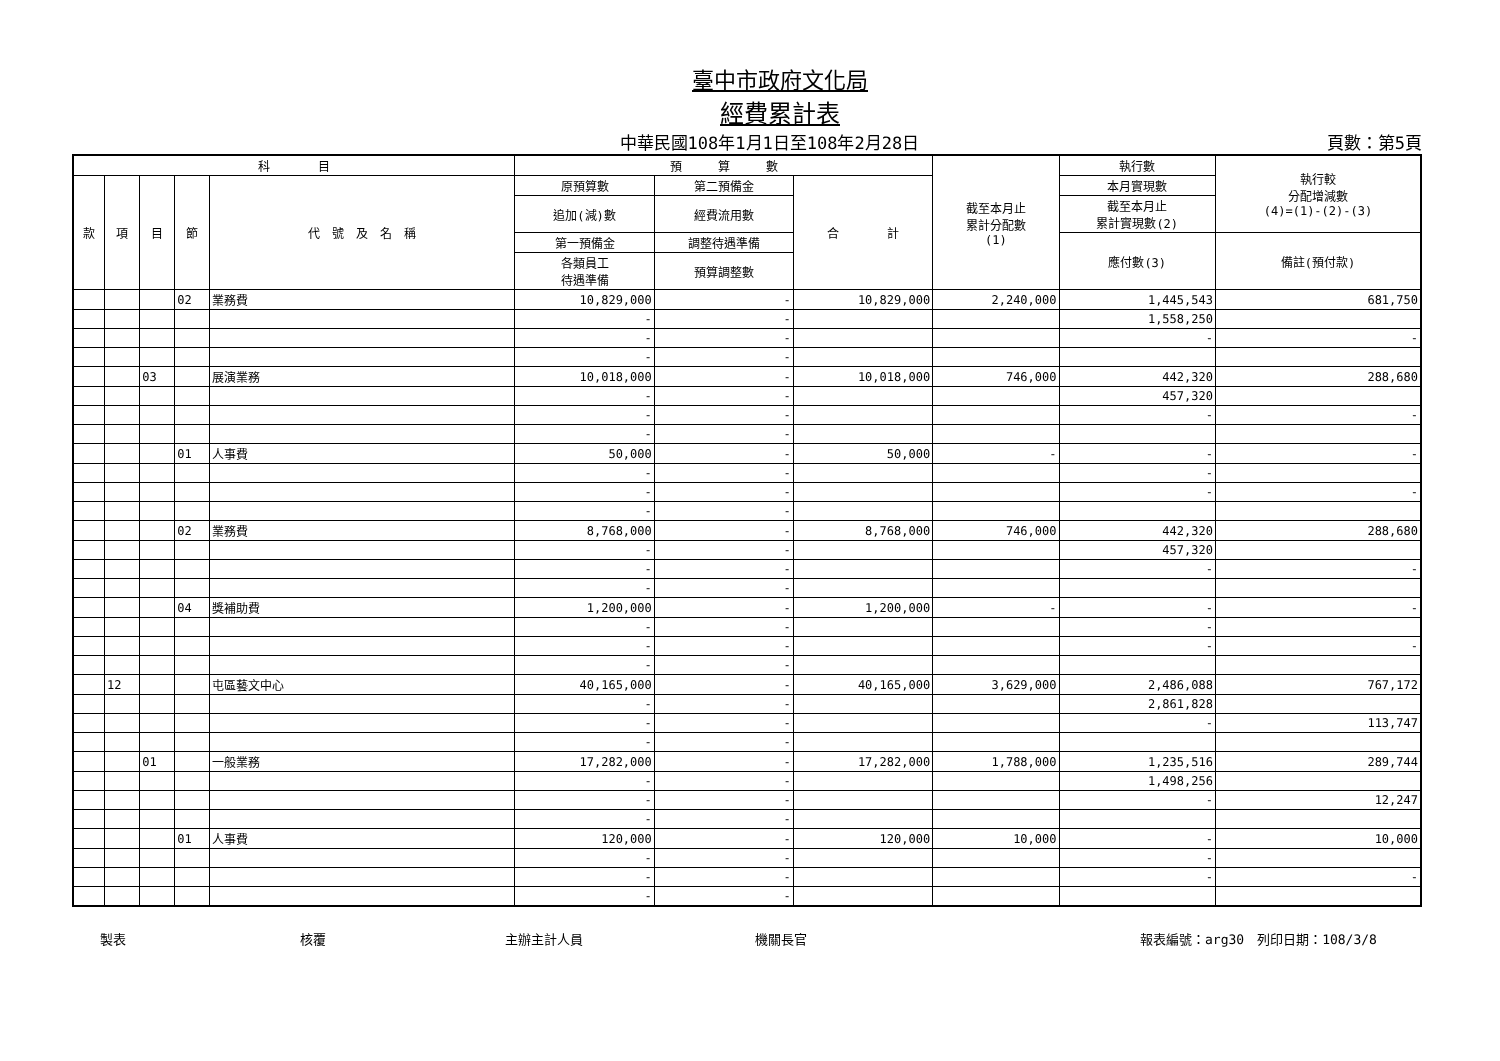臺中市政府文化局
經費累計表
中華民國108年1月1日至108年2月28日 頁數：第5頁
| 科 目 | | | | | 預 算 數 | | | 截至本月止 累計分配數 (1) | 執行數 | 執行較 分配增減數 (4)=(1)-(2)-(3) |
| --- | --- | --- | --- | --- | --- | --- | --- | --- | --- | --- |
| 款 | 項 | 目 | 節 | 代 號 及 名 稱 | 原預算數 | 第二預備金 | 合 計 | | 本月實現數 | |
| | | | | | 追加(減)數 | 經費流用數 | | | 截至本月止 累計實現數(2) | |
| | | | | | 第一預備金 | 調整待遇準備 | | | 應付數(3) | 備註(預付款) |
| | | | | | 各類員工 待遇準備 | 預算調整數 | | | | |
| | | | 02 | 業務費 | 10,829,000 | - | 10,829,000 | 2,240,000 | 1,445,543 | 681,750 |
| | | | | | - | - | | | 1,558,250 | |
| | | | | | - | - | | | - | - |
| | | | | | - | - | | | | |
| | | 03 | | 展演業務 | 10,018,000 | - | 10,018,000 | 746,000 | 442,320 | 288,680 |
| | | | | | - | - | | | 457,320 | |
| | | | | | - | - | | | - | - |
| | | | | | - | - | | | | |
| | | | 01 | 人事費 | 50,000 | - | 50,000 | - | - | - |
| | | | | | - | - | | | - | |
| | | | | | - | - | | | - | - |
| | | | | | - | - | | | | |
| | | | 02 | 業務費 | 8,768,000 | - | 8,768,000 | 746,000 | 442,320 | 288,680 |
| | | | | | - | - | | | 457,320 | |
| | | | | | - | - | | | - | - |
| | | | | | - | - | | | | |
| | | | 04 | 獎補助費 | 1,200,000 | - | 1,200,000 | - | - | - |
| | | | | | - | - | | | - | |
| | | | | | - | - | | | - | - |
| | | | | | - | - | | | | |
| | 12 | | | 屯區藝文中心 | 40,165,000 | - | 40,165,000 | 3,629,000 | 2,486,088 | 767,172 |
| | | | | | - | - | | | 2,861,828 | |
| | | | | | - | - | | | - | 113,747 |
| | | | | | - | - | | | | |
| | | 01 | | 一般業務 | 17,282,000 | - | 17,282,000 | 1,788,000 | 1,235,516 | 289,744 |
| | | | | | - | - | | | 1,498,256 | |
| | | | | | - | - | | | - | 12,247 |
| | | | | | - | - | | | | |
| | | | 01 | 人事費 | 120,000 | - | 120,000 | 10,000 | - | 10,000 |
| | | | | | - | - | | | - | |
| | | | | | - | - | | | - | - |
| | | | | | - | - | | | | |
製表 核覆 主辦主計人員 機關長官 報表編號：arg30　列印日期：108/3/8